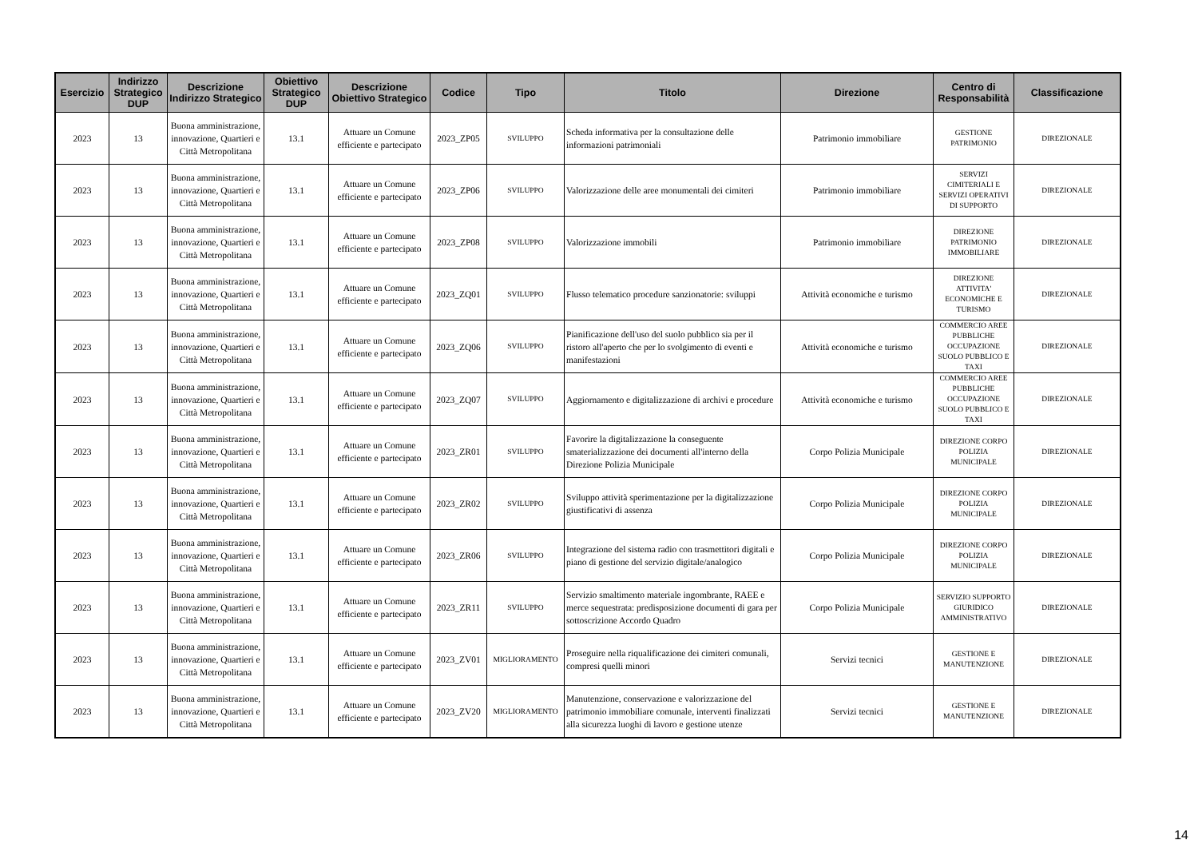| Esercizio | Indirizzo Strategico DUP | Descrizione Indirizzo Strategico | Obiettivo Strategico DUP | Descrizione Obiettivo Strategico | Codice | Tipo | Titolo | Direzione | Centro di Responsabilità | Classificazione |
| --- | --- | --- | --- | --- | --- | --- | --- | --- | --- | --- |
| 2023 | 13 | Buona amministrazione, innovazione, Quartieri e Città Metropolitana | 13.1 | Attuare un Comune efficiente e partecipato | 2023_ZP05 | SVILUPPO | Scheda informativa per la consultazione delle informazioni patrimoniali | Patrimonio immobiliare | GESTIONE PATRIMONIO | DIREZIONALE |
| 2023 | 13 | Buona amministrazione, innovazione, Quartieri e Città Metropolitana | 13.1 | Attuare un Comune efficiente e partecipato | 2023_ZP06 | SVILUPPO | Valorizzazione delle aree monumentali dei cimiteri | Patrimonio immobiliare | SERVIZI CIMITERIALI E SERVIZI OPERATIVI DI SUPPORTO | DIREZIONALE |
| 2023 | 13 | Buona amministrazione, innovazione, Quartieri e Città Metropolitana | 13.1 | Attuare un Comune efficiente e partecipato | 2023_ZP08 | SVILUPPO | Valorizzazione immobili | Patrimonio immobiliare | DIREZIONE PATRIMONIO IMMOBILIARE | DIREZIONALE |
| 2023 | 13 | Buona amministrazione, innovazione, Quartieri e Città Metropolitana | 13.1 | Attuare un Comune efficiente e partecipato | 2023_ZQ01 | SVILUPPO | Flusso telematico procedure sanzionatorie: sviluppi | Attività economiche e turismo | DIREZIONE ATTIVITA' ECONOMICHE E TURISMO | DIREZIONALE |
| 2023 | 13 | Buona amministrazione, innovazione, Quartieri e Città Metropolitana | 13.1 | Attuare un Comune efficiente e partecipato | 2023_ZQ06 | SVILUPPO | Pianificazione dell'uso del suolo pubblico sia per il ristoro all'aperto che per lo svolgimento di eventi e manifestazioni | Attività economiche e turismo | COMMERCIO AREE PUBBLICHE OCCUPAZIONE SUOLO PUBBLICO E TAXI | DIREZIONALE |
| 2023 | 13 | Buona amministrazione, innovazione, Quartieri e Città Metropolitana | 13.1 | Attuare un Comune efficiente e partecipato | 2023_ZQ07 | SVILUPPO | Aggiornamento e digitalizzazione di archivi e procedure | Attività economiche e turismo | COMMERCIO AREE PUBBLICHE OCCUPAZIONE SUOLO PUBBLICO E TAXI | DIREZIONALE |
| 2023 | 13 | Buona amministrazione, innovazione, Quartieri e Città Metropolitana | 13.1 | Attuare un Comune efficiente e partecipato | 2023_ZR01 | SVILUPPO | Favorire la digitalizzazione la conseguente smaterializzazione dei documenti all'interno della Direzione Polizia Municipale | Corpo Polizia Municipale | DIREZIONE CORPO POLIZIA MUNICIPALE | DIREZIONALE |
| 2023 | 13 | Buona amministrazione, innovazione, Quartieri e Città Metropolitana | 13.1 | Attuare un Comune efficiente e partecipato | 2023_ZR02 | SVILUPPO | Sviluppo attività sperimentazione per la digitalizzazione giustificativi di assenza | Corpo Polizia Municipale | DIREZIONE CORPO POLIZIA MUNICIPALE | DIREZIONALE |
| 2023 | 13 | Buona amministrazione, innovazione, Quartieri e Città Metropolitana | 13.1 | Attuare un Comune efficiente e partecipato | 2023_ZR06 | SVILUPPO | Integrazione del sistema radio con trasmettitori digitali e piano di gestione del servizio digitale/analogico | Corpo Polizia Municipale | DIREZIONE CORPO POLIZIA MUNICIPALE | DIREZIONALE |
| 2023 | 13 | Buona amministrazione, innovazione, Quartieri e Città Metropolitana | 13.1 | Attuare un Comune efficiente e partecipato | 2023_ZR11 | SVILUPPO | Servizio smaltimento materiale ingombrante, RAEE e merce sequestrata: predisposizione documenti di gara per sottoscrizione Accordo Quadro | Corpo Polizia Municipale | SERVIZIO SUPPORTO GIURIDICO AMMINISTRATIVO | DIREZIONALE |
| 2023 | 13 | Buona amministrazione, innovazione, Quartieri e Città Metropolitana | 13.1 | Attuare un Comune efficiente e partecipato | 2023_ZV01 | MIGLIORAMENTO | Proseguire nella riqualificazione dei cimiteri comunali, compresi quelli minori | Servizi tecnici | GESTIONE E MANUTENZIONE | DIREZIONALE |
| 2023 | 13 | Buona amministrazione, innovazione, Quartieri e Città Metropolitana | 13.1 | Attuare un Comune efficiente e partecipato | 2023_ZV20 | MIGLIORAMENTO | Manutenzione, conservazione e valorizzazione del patrimonio immobiliare comunale, interventi finalizzati alla sicurezza luoghi di lavoro e gestione utenze | Servizi tecnici | GESTIONE E MANUTENZIONE | DIREZIONALE |
14